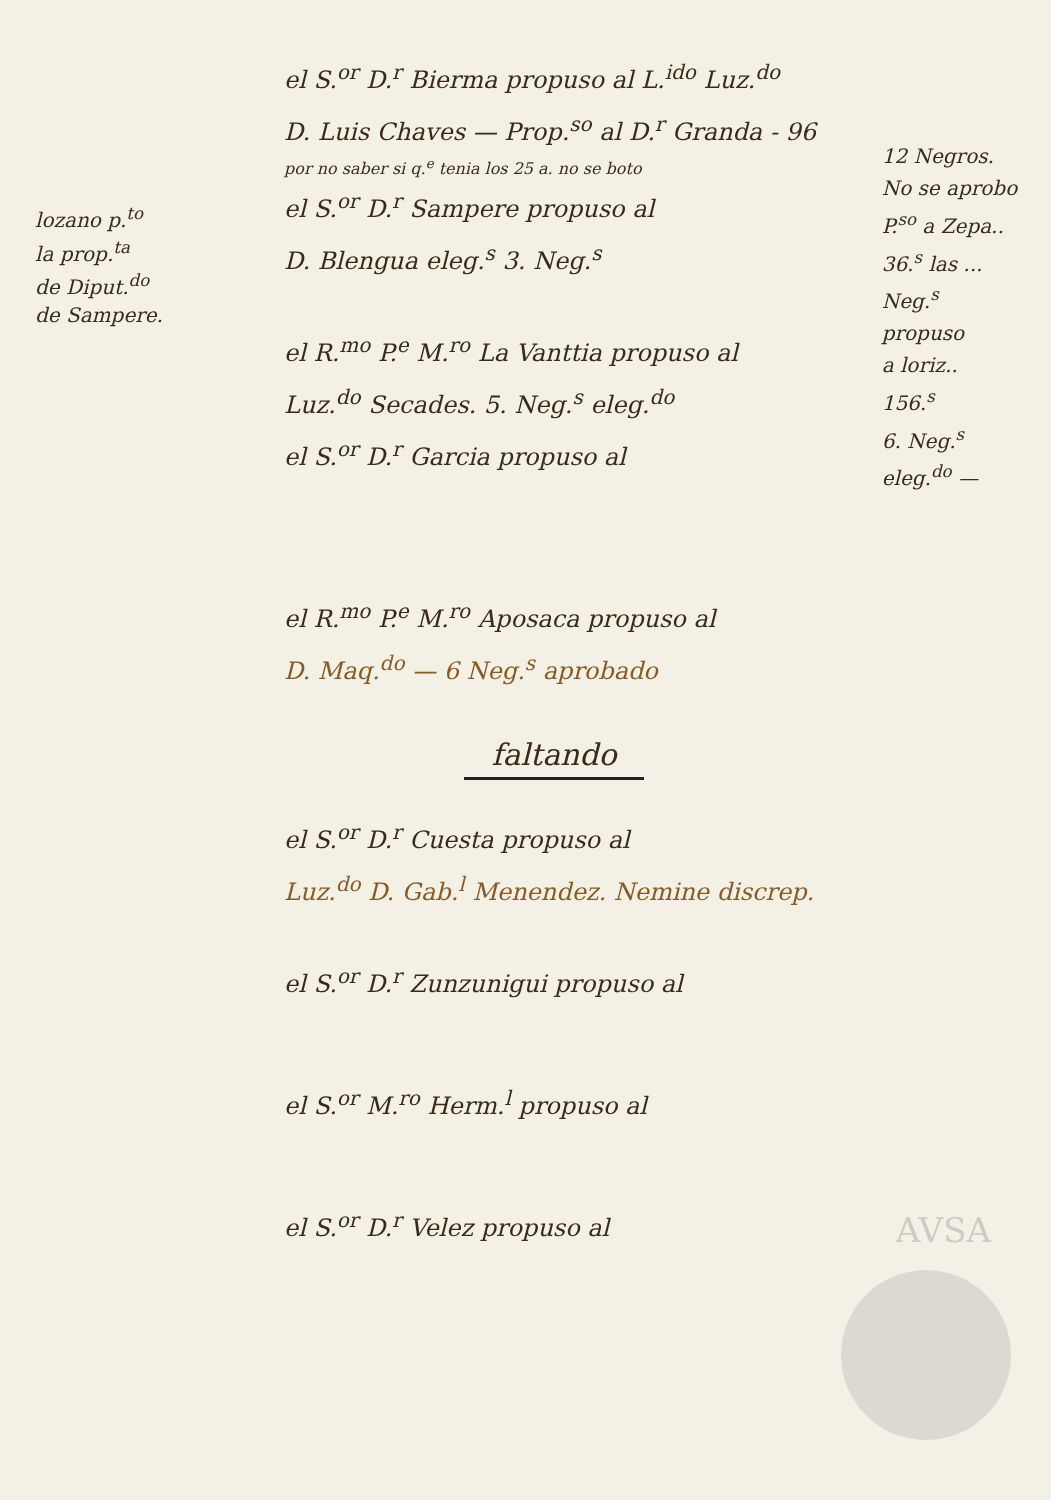lozano p.<sup>to</sup>
la prop.<sup>ta</sup>
de Diput.<sup>do</sup>
de Sampere.
el S.<sup>or</sup> D.<sup>r</sup> Bierma propuso al L.<sup>ido</sup> Luz.<sup>do</sup>
D. Luis Chaves — Prop.<sup>so</sup> al D.<sup>r</sup> Granda - 96
por no saber si q.<sup>e</sup> tenia los 25 a. no se boto
el S.<sup>or</sup> D.<sup>r</sup> Sampere propuso al
D. Blengua eleg.<sup>s</sup> 3. Neg.<sup>s</sup>
el R.<sup>mo</sup> P.<sup>e</sup> M.<sup>ro</sup> La Vanttia propuso al
Luz.<sup>do</sup> Secades. 5. Neg.<sup>s</sup> eleg.<sup>do</sup>
el S.<sup>or</sup> D.<sup>r</sup> Garcia propuso al
el R.<sup>mo</sup> P.<sup>e</sup> M.<sup>ro</sup> Aposaca propuso al
D. Maq.<sup>do</sup> — 6 Neg.<sup>s</sup> aprobado
faltando
el S.<sup>or</sup> D.<sup>r</sup> Cuesta propuso al
Luz.<sup>do</sup> D. Gab.<sup>l</sup> Menendez. Nemine discrep.
el S.<sup>or</sup> D.<sup>r</sup> Zunzunigui propuso al
el S.<sup>or</sup> M.<sup>ro</sup> Herm.<sup>l</sup> propuso al
el S.<sup>or</sup> D.<sup>r</sup> Velez propuso al
12 Negros.
No se aprobo
P.<sup>so</sup> a Zepa..
36.<sup>s</sup> las ...
Neg.<sup>s</sup>
propuso
a loriz..
156.<sup>s</sup>
6. Neg.<sup>s</sup>
eleg.<sup>do</sup> —
AVSA